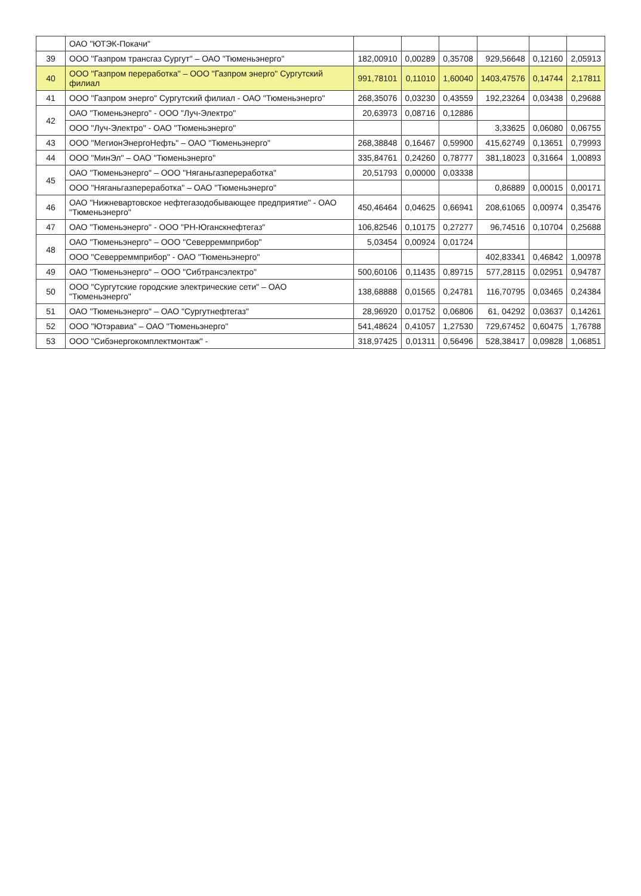| | ОАО "ЮТЭК-Покачи" | | | | | | |
| 39 | ООО "Газпром трансгаз Сургут" – ОАО "Тюменьэнерго" | 182,00910 | 0,00289 | 0,35708 | 929,56648 | 0,12160 | 2,05913 |
| 40 | ООО "Газпром переработка" – ООО "Газпром энерго" Сургутский филиал | 991,78101 | 0,11010 | 1,60040 | 1403,47576 | 0,14744 | 2,17811 |
| 41 | ООО "Газпром энерго" Сургутский филиал - ОАО "Тюменьэнерго" | 268,35076 | 0,03230 | 0,43559 | 192,23264 | 0,03438 | 0,29688 |
| 42 | ОАО "Тюменьэнерго" - ООО "Луч-Электро" | 20,63973 | 0,08716 | 0,12886 | | | |
| | ООО "Луч-Электро" - ОАО "Тюменьэнерго" | | | | 3,33625 | 0,06080 | 0,06755 |
| 43 | ООО "МегионЭнергоНефть" – ОАО "Тюменьэнерго" | 268,38848 | 0,16467 | 0,59900 | 415,62749 | 0,13651 | 0,79993 |
| 44 | ООО "МинЭл" – ОАО "Тюменьэнерго" | 335,84761 | 0,24260 | 0,78777 | 381,18023 | 0,31664 | 1,00893 |
| 45 | ОАО "Тюменьэнерго" – ООО "Няганьгазпереработка" | 20,51793 | 0,00000 | 0,03338 | | | |
| | ООО "Няганьгазпереработка" – ОАО "Тюменьэнерго" | | | | 0,86889 | 0,00015 | 0,00171 |
| 46 | ОАО "Нижневартовское нефтегазодобывающее предприятие" - ОАО "Тюменьэнерго" | 450,46464 | 0,04625 | 0,66941 | 208,61065 | 0,00974 | 0,35476 |
| 47 | ОАО "Тюменьэнерго" - ООО "РН-Юганскнефтегаз" | 106,82546 | 0,10175 | 0,27277 | 96,74516 | 0,10704 | 0,25688 |
| 48 | ОАО "Тюменьэнерго" – ООО "Северреммприбор" | 5,03454 | 0,00924 | 0,01724 | | | |
| | ООО "Северреммприбор" - ОАО "Тюменьэнерго" | | | | 402,83341 | 0,46842 | 1,00978 |
| 49 | ОАО "Тюменьэнерго" – ООО "Сибтрансэлектро" | 500,60106 | 0,11435 | 0,89715 | 577,28115 | 0,02951 | 0,94787 |
| 50 | ООО "Сургутские городские электрические сети" – ОАО "Тюменьэнерго" | 138,68888 | 0,01565 | 0,24781 | 116,70795 | 0,03465 | 0,24384 |
| 51 | ОАО "Тюменьэнерго" – ОАО "Сургутнефтегаз" | 28,96920 | 0,01752 | 0,06806 | 61, 04292 | 0,03637 | 0,14261 |
| 52 | ООО "Ютэравиа" – ОАО "Тюменьэнерго" | 541,48624 | 0,41057 | 1,27530 | 729,67452 | 0,60475 | 1,76788 |
| 53 | ООО "Сибэнергокомплектмонтаж" - | 318,97425 | 0,01311 | 0,56496 | 528,38417 | 0,09828 | 1,06851 |